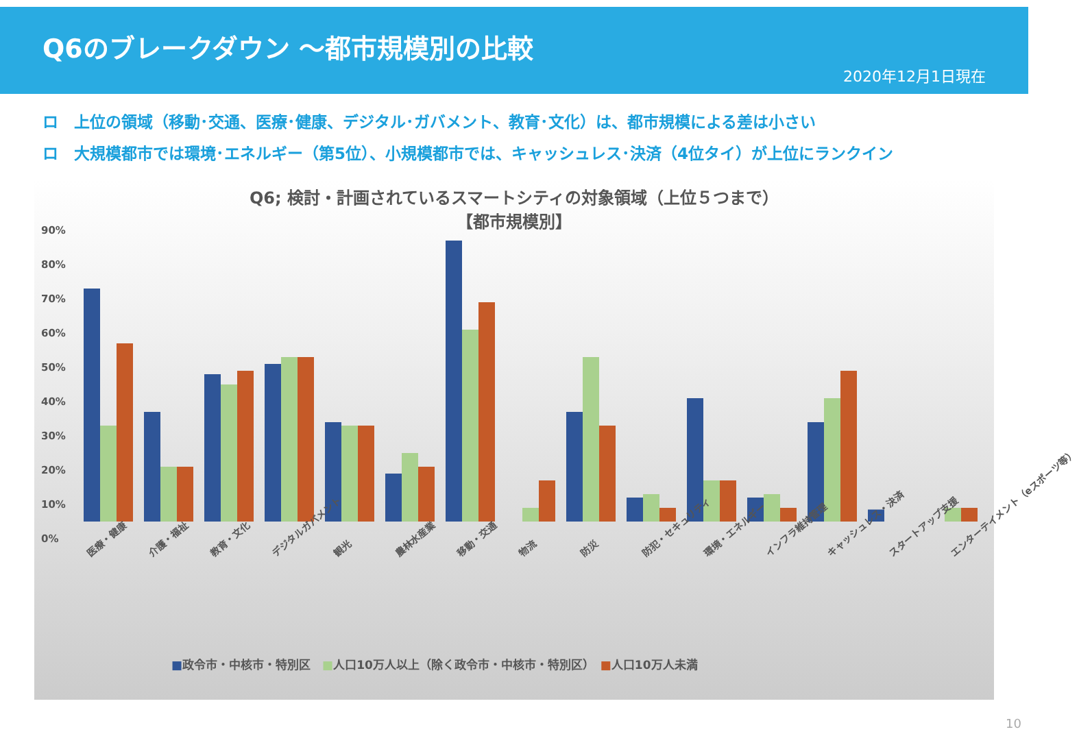Q6のブレークダウン ～都市規模別の比較
2020年12月1日現在
ロ　上位の領域（移動･交通、医療･健康、デジタル･ガバメント、教育･文化）は、都市規模による差は小さい
ロ　大規模都市では環境･エネルギー（第5位）、小規模都市では、キャッシュレス･決済（4位タイ）が上位にランクイン
Q6; 検討・計画されているスマートシティの対象領域（上位５つまで）
【都市規模別】
90%
80%
70%
60%
50%
40%
30%
20%
10%
0%
医療・健康 介護・福祉 教育・文化 デジタルガバメント 観光 農林水産業 移動・交通 物流 防災 防犯・セキュリティ 環境・エネルギー インフラ維持管理 キャッシュレス・決済 スタートアップ支援 エンターテイメント（eスポーツ等）
■政令市・中核市・特別区　■人口10万人以上（除く政令市・中核市・特別区）　■人口10万人未満
10